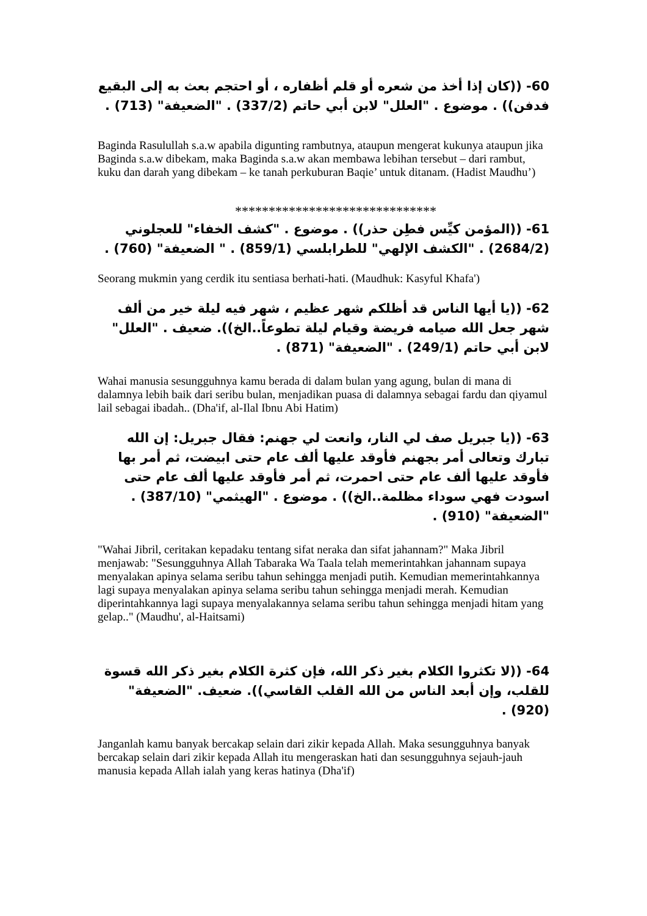60- ((كان إذا أخذ من شعره أو قلم أظفاره ، أو احتجم بعث به إلى البقيع فدفن)) . موضوع . "العلل" لابن أبي حاتم (337/2) . "الضعيفة" (713) .
Baginda Rasulullah s.a.w apabila digunting rambutnya, ataupun mengerat kukunya ataupun jika Baginda s.a.w dibekam, maka Baginda s.a.w akan membawa lebihan tersebut – dari rambut, kuku dan darah yang dibekam – ke tanah perkuburan Baqie’ untuk ditanam. (Hadist Maudhu’)
******************************
61- ((المؤمن كيِّس فطِن حذر)) . موضوع . "كشف الخفاء" للعجلوني (2684/2) . "الكشف الإلهي" للطرابلسي (859/1) . " الضعيفة" (760) .
Seorang mukmin yang cerdik itu sentiasa berhati-hati. (Maudhuk: Kasyful Khafa')
62- ((يا أيها الناس قد أظلكم شهر عظيم ، شهر فيه ليلة خير من ألف شهر جعل الله صيامه فريضة وقيام ليلة تطوعاً..الخ)). ضعيف . "العلل" لابن أبي حاتم (249/1) . "الضعيفة" (871) .
Wahai manusia sesungguhnya kamu berada di dalam bulan yang agung, bulan di mana di dalamnya lebih baik dari seribu bulan, menjadikan puasa di dalamnya sebagai fardu dan qiyamul lail sebagai ibadah.. (Dha'if, al-Ilal Ibnu Abi Hatim)
63- ((يا جبريل صف لي النار، وانعت لي جهنم: فقال جبريل: إن الله تبارك وتعالى أمر بجهنم فأوقد عليها ألف عام حتى ابيضت، ثم أمر بها فأوقد عليها ألف عام حتى احمرت، ثم أمر فأوقد عليها ألف عام حتى اسودت فهي سوداء مظلمة..الخ)) . موضوع . "الهيثمي" (387/10) . "الضعيفة" (910) .
"Wahai Jibril, ceritakan kepadaku tentang sifat neraka dan sifat jahannam?" Maka Jibril menjawab: "Sesungguhnya Allah Tabaraka Wa Taala telah memerintahkan jahannam supaya menyalakan apinya selama seribu tahun sehingga menjadi putih. Kemudian memerintahkannya lagi supaya menyalakan apinya selama seribu tahun sehingga menjadi merah. Kemudian diperintahkannya lagi supaya menyalakannya selama seribu tahun sehingga menjadi hitam yang gelap.." (Maudhu', al-Haitsami)
64- ((لا تكثروا الكلام بغير ذكر الله، فإن كثرة الكلام بغير ذكر الله قسوة للقلب، وإن أبعد الناس من الله القلب القاسي)). ضعيف. "الضعيفة" (920) .
Janganlah kamu banyak bercakap selain dari zikir kepada Allah. Maka sesungguhnya banyak bercakap selain dari zikir kepada Allah itu mengeraskan hati dan sesungguhnya sejauh-jauh manusia kepada Allah ialah yang keras hatinya (Dha'if)